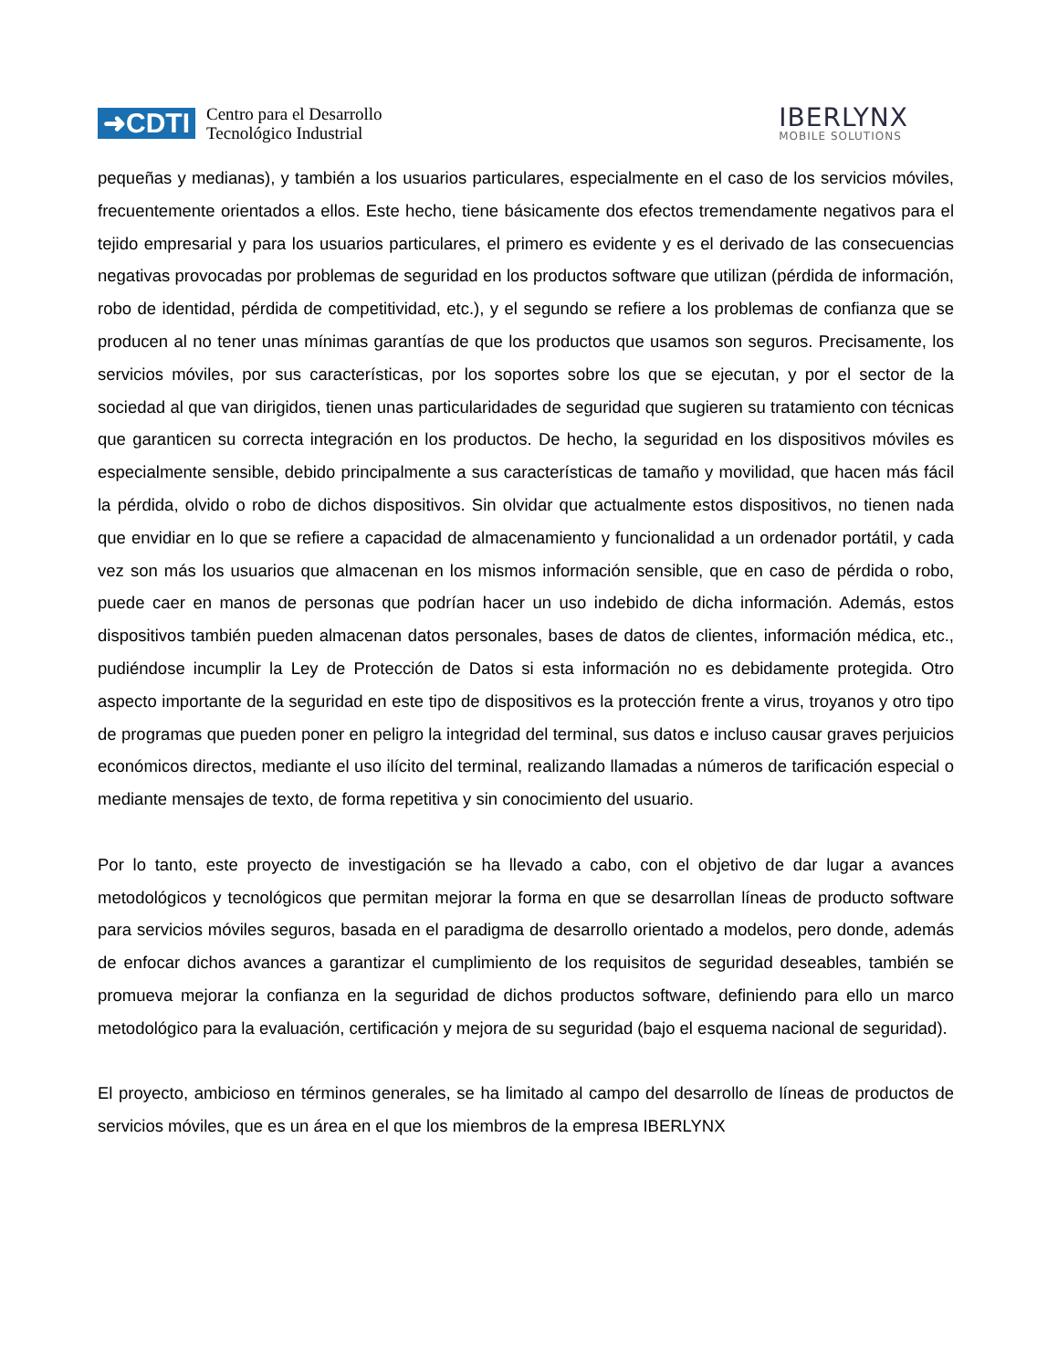➜CDTI
Centro para el Desarrollo
Tecnológico Industrial
IBERLYNX
MOBILE SOLUTIONS
pequeñas y medianas), y también a los usuarios particulares, especialmente en el caso de los servicios móviles, frecuentemente orientados a ellos. Este hecho, tiene básicamente dos efectos tremendamente negativos para el tejido empresarial y para los usuarios particulares, el primero es evidente y es el derivado de las consecuencias negativas provocadas por problemas de seguridad en los productos software que utilizan (pérdida de información, robo de identidad, pérdida de competitividad, etc.), y el segundo se refiere a los problemas de confianza que se producen al no tener unas mínimas garantías de que los productos que usamos son seguros. Precisamente, los servicios móviles, por sus características, por los soportes sobre los que se ejecutan, y por el sector de la sociedad al que van dirigidos, tienen unas particularidades de seguridad que sugieren su tratamiento con técnicas que garanticen su correcta integración en los productos. De hecho, la seguridad en los dispositivos móviles es especialmente sensible, debido principalmente a sus características de tamaño y movilidad, que hacen más fácil la pérdida, olvido o robo de dichos dispositivos. Sin olvidar que actualmente estos dispositivos, no tienen nada que envidiar en lo que se refiere a capacidad de almacenamiento y funcionalidad a un ordenador portátil, y cada vez son más los usuarios que almacenan en los mismos información sensible, que en caso de pérdida o robo, puede caer en manos de personas que podrían hacer un uso indebido de dicha información. Además, estos dispositivos también pueden almacenan datos personales, bases de datos de clientes, información médica, etc., pudiéndose incumplir la Ley de Protección de Datos si esta información no es debidamente protegida. Otro aspecto importante de la seguridad en este tipo de dispositivos es la protección frente a virus, troyanos y otro tipo de programas que pueden poner en peligro la integridad del terminal, sus datos e incluso causar graves perjuicios económicos directos, mediante el uso ilícito del terminal, realizando llamadas a números de tarificación especial o mediante mensajes de texto, de forma repetitiva y sin conocimiento del usuario.
Por lo tanto, este proyecto de investigación se ha llevado a cabo, con el objetivo de dar lugar a avances metodológicos y tecnológicos que permitan mejorar la forma en que se desarrollan líneas de producto software para servicios móviles seguros, basada en el paradigma de desarrollo orientado a modelos, pero donde, además de enfocar dichos avances a garantizar el cumplimiento de los requisitos de seguridad deseables, también se promueva mejorar la confianza en la seguridad de dichos productos software, definiendo para ello un marco metodológico para la evaluación, certificación y mejora de su seguridad (bajo el esquema nacional de seguridad).
El proyecto, ambicioso en términos generales, se ha limitado al campo del desarrollo de líneas de productos de servicios móviles, que es un área en el que los miembros de la empresa IBERLYNX